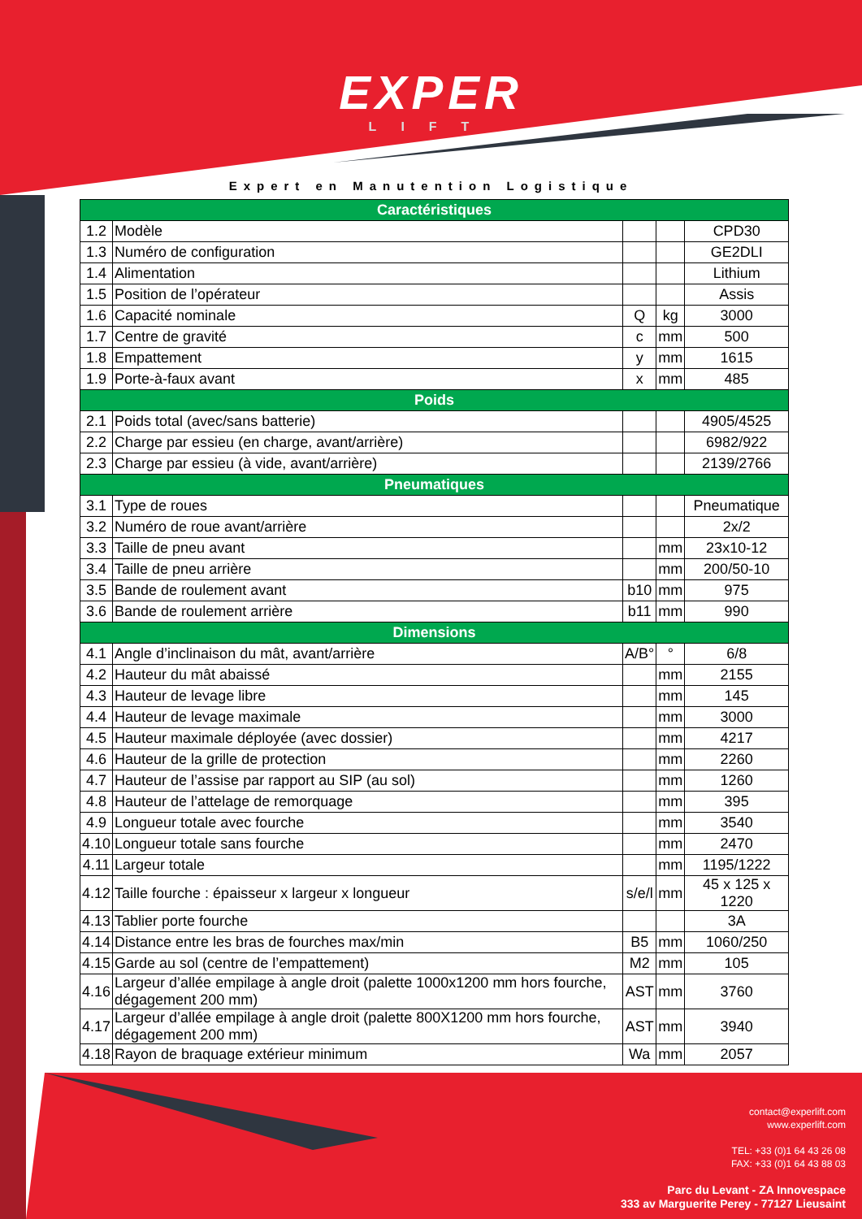EXPER
LIFT
Expert en Manutention Logistique
| Caractéristiques | | | | |
| --- | --- | --- | --- | --- |
| 1.2 | Modèle | | | CPD30 |
| 1.3 | Numéro de configuration | | | GE2DLI |
| 1.4 | Alimentation | | | Lithium |
| 1.5 | Position de l’opérateur | | | Assis |
| 1.6 | Capacité nominale | Q | kg | 3000 |
| 1.7 | Centre de gravité | c | mm | 500 |
| 1.8 | Empattement | y | mm | 1615 |
| 1.9 | Porte-à-faux avant | x | mm | 485 |
| Poids | | | | |
| 2.1 | Poids total (avec/sans batterie) | | | 4905/4525 |
| 2.2 | Charge par essieu (en charge, avant/arrière) | | | 6982/922 |
| 2.3 | Charge par essieu (à vide, avant/arrière) | | | 2139/2766 |
| Pneumatiques | | | | |
| 3.1 | Type de roues | | | Pneumatique |
| 3.2 | Numéro de roue avant/arrière | | | 2x/2 |
| 3.3 | Taille de pneu avant | | mm | 23x10-12 |
| 3.4 | Taille de pneu arrière | | mm | 200/50-10 |
| 3.5 | Bande de roulement avant | b10 | mm | 975 |
| 3.6 | Bande de roulement arrière | b11 | mm | 990 |
| Dimensions | | | | |
| 4.1 | Angle d’inclinaison du mât, avant/arrière | A/B° | ° | 6/8 |
| 4.2 | Hauteur du mât abaissé | | mm | 2155 |
| 4.3 | Hauteur de levage libre | | mm | 145 |
| 4.4 | Hauteur de levage maximale | | mm | 3000 |
| 4.5 | Hauteur maximale déployée (avec dossier) | | mm | 4217 |
| 4.6 | Hauteur de la grille de protection | | mm | 2260 |
| 4.7 | Hauteur de l’assise par rapport au SIP (au sol) | | mm | 1260 |
| 4.8 | Hauteur de l’attelage de remorquage | | mm | 395 |
| 4.9 | Longueur totale avec fourche | | mm | 3540 |
| 4.10 | Longueur totale sans fourche | | mm | 2470 |
| 4.11 | Largeur totale | | mm | 1195/1222 |
| 4.12 | Taille fourche : épaisseur x largeur x longueur | s/e/l | mm | 45 x 125 x 1220 |
| 4.13 | Tablier porte fourche | | | 3A |
| 4.14 | Distance entre les bras de fourches max/min | B5 | mm | 1060/250 |
| 4.15 | Garde au sol (centre de l’empattement) | M2 | mm | 105 |
| 4.16 | Largeur d’allée empilage à angle droit (palette 1000x1200 mm hors fourche, dégagement 200 mm) | AST | mm | 3760 |
| 4.17 | Largeur d’allée empilage à angle droit (palette 800X1200 mm hors fourche, dégagement 200 mm) | AST | mm | 3940 |
| 4.18 | Rayon de braquage extérieur minimum | Wa | mm | 2057 |
contact@experlift.com
www.experlift.com
TEL: +33 (0)1 64 43 26 08
FAX: +33 (0)1 64 43 88 03
Parc du Levant - ZA Innovespace
333 av Marguerite Perey - 77127 Lieusaint